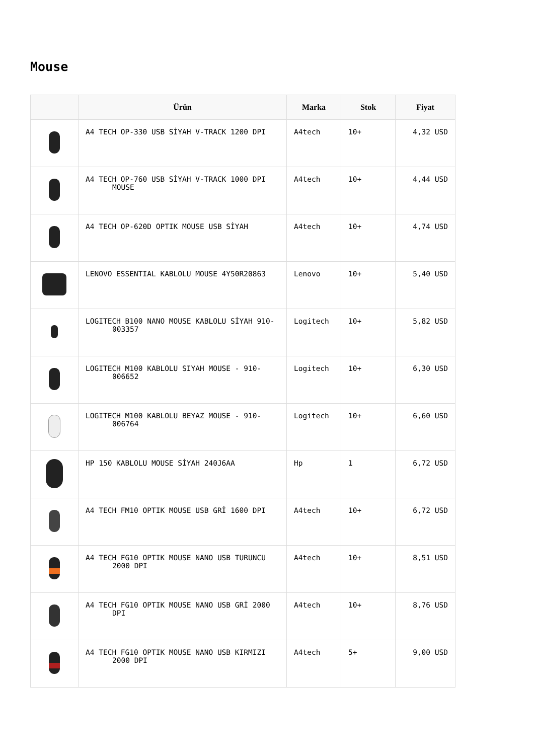Mouse
| | Ürün | Marka | Stok | Fiyat |
| --- | --- | --- | --- | --- |
| | A4 TECH OP-330 USB SİYAH V-TRACK 1200 DPI | A4tech | 10+ | 4,32 USD |
| | A4 TECH OP-760 USB SİYAH V-TRACK 1000 DPI MOUSE | A4tech | 10+ | 4,44 USD |
| | A4 TECH OP-620D OPTIK MOUSE USB SİYAH | A4tech | 10+ | 4,74 USD |
| | LENOVO ESSENTIAL KABLOLU MOUSE 4Y50R20863 | Lenovo | 10+ | 5,40 USD |
| | LOGITECH B100 NANO MOUSE KABLOLU SİYAH 910-003357 | Logitech | 10+ | 5,82 USD |
| | LOGITECH M100 KABLOLU SIYAH MOUSE - 910-006652 | Logitech | 10+ | 6,30 USD |
| | LOGITECH M100 KABLOLU BEYAZ MOUSE - 910-006764 | Logitech | 10+ | 6,60 USD |
| | HP 150 KABLOLU MOUSE SİYAH 240J6AA | Hp | 1 | 6,72 USD |
| | A4 TECH FM10 OPTIK MOUSE USB GRİ 1600 DPI | A4tech | 10+ | 6,72 USD |
| | A4 TECH FG10 OPTIK MOUSE NANO USB TURUNCU 2000 DPI | A4tech | 10+ | 8,51 USD |
| | A4 TECH FG10 OPTIK MOUSE NANO USB GRİ 2000 DPI | A4tech | 10+ | 8,76 USD |
| | A4 TECH FG10 OPTIK MOUSE NANO USB KIRMIZI 2000 DPI | A4tech | 5+ | 9,00 USD |